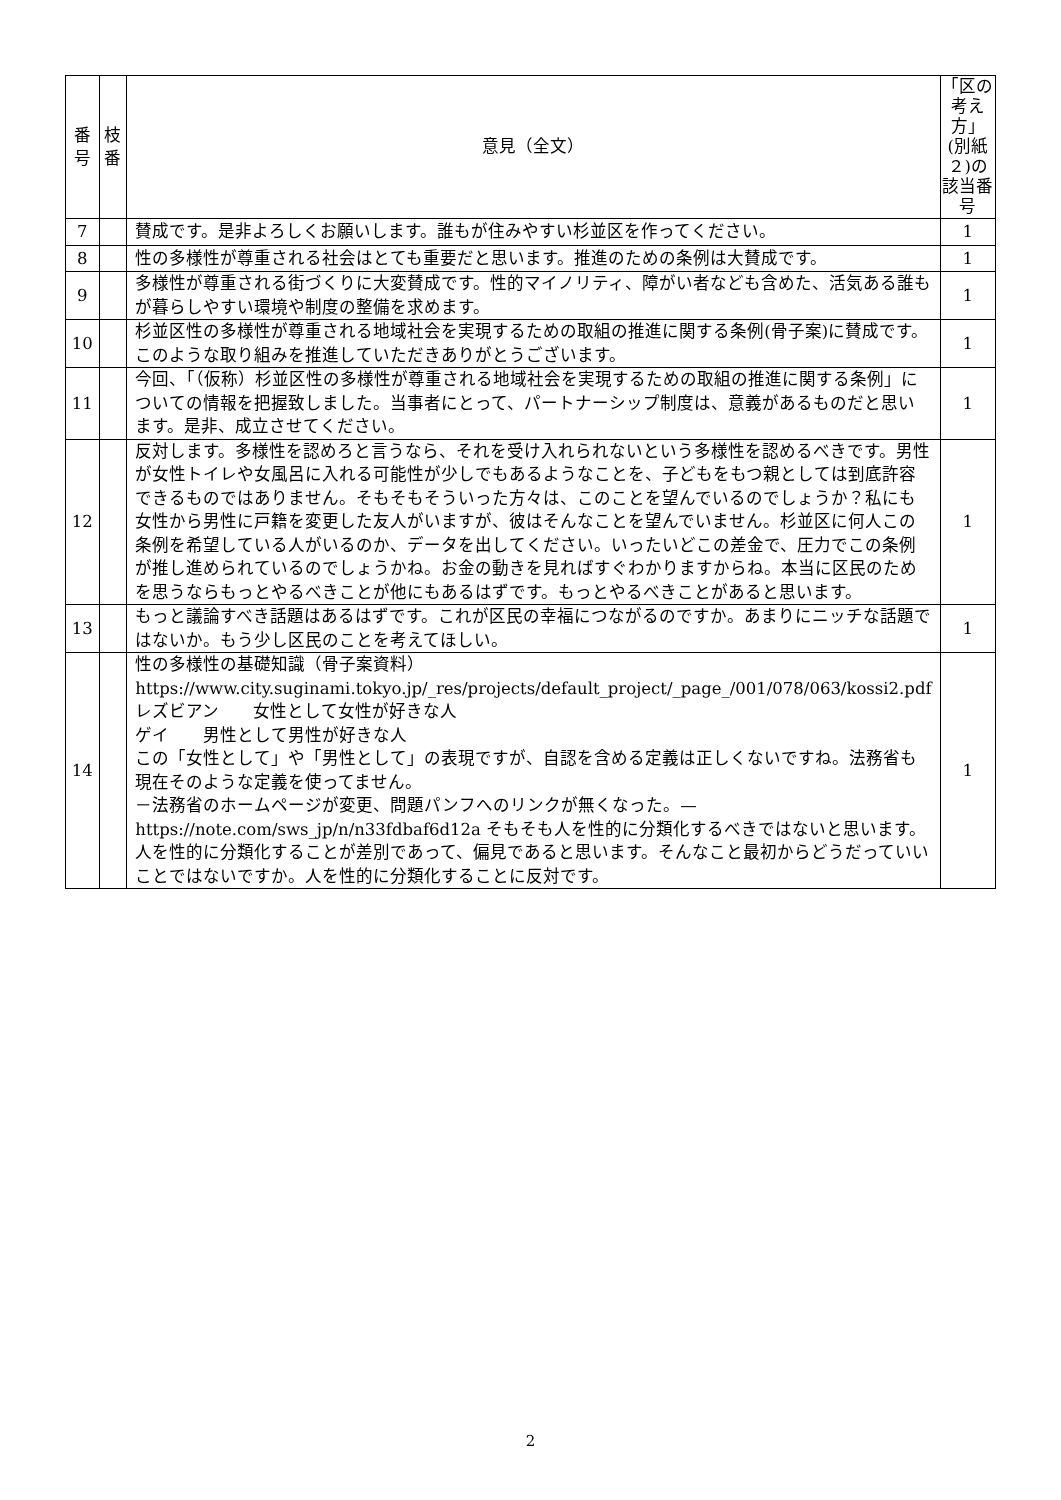| 番 号 | 枝 番 | 意見（全文） | 「区の考え方」(別紙２)の該当番号 |
| --- | --- | --- | --- |
| 7 | | 賛成です。是非よろしくお願いします。誰もが住みやすい杉並区を作ってください。 | 1 |
| 8 | | 性の多様性が尊重される社会はとても重要だと思います。推進のための条例は大賛成です。 | 1 |
| 9 | | 多様性が尊重される街づくりに大変賛成です。性的マイノリティ、障がい者なども含めた、活気ある誰もが暮らしやすい環境や制度の整備を求めます。 | 1 |
| 10 | | 杉並区性の多様性が尊重される地域社会を実現するための取組の推進に関する条例(骨子案)に賛成です。このような取り組みを推進していただきありがとうございます。 | 1 |
| 11 | | 今回、「（仮称）杉並区性の多様性が尊重される地域社会を実現するための取組の推進に関する条例」についての情報を把握致しました。当事者にとって、パートナーシップ制度は、意義があるものだと思います。是非、成立させてください。 | 1 |
| 12 | | 反対します。多様性を認めろと言うなら、それを受け入れられないという多様性を認めるべきです。男性が女性トイレや女風呂に入れる可能性が少しでもあるようなことを、子どもをもつ親としては到底許容できるものではありません。そもそもそういった方々は、このことを望んでいるのでしょうか？私にも女性から男性に戸籍を変更した友人がいますが、彼はそんなことを望んでいません。杉並区に何人この条例を希望している人がいるのか、データを出してください。いったいどこの差金で、圧力でこの条例が推し進められているのでしょうかね。お金の動きを見ればすぐわかりますからね。本当に区民のためを思うならもっとやるべきことが他にもあるはずです。もっとやるべきことがあると思います。 | 1 |
| 13 | | もっと議論すべき話題はあるはずです。これが区民の幸福につながるのですか。あまりにニッチな話題ではないか。もう少し区民のことを考えてほしい。 | 1 |
| 14 | | 性の多様性の基礎知識（骨子案資料） https://www.city.suginami.tokyo.jp/_res/projects/default_project/_page_/001/078/063/kossi2.pdf レズビアン 女性として女性が好きな人 ゲイ 男性として男性が好きな人 この「女性として」や「男性として」の表現ですが、自認を含める定義は正しくないですね。法務省も現在そのような定義を使ってません。 －法務省のホームページが変更、問題パンフへのリンクが無くなった。— https://note.com/sws_jp/n/n33fdbaf6d12a そもそも人を性的に分類化するべきではないと思います。 人を性的に分類化することが差別であって、偏見であると思います。そんなこと最初からどうだっていいことではないですか。人を性的に分類化することに反対です。 | 1 |
2